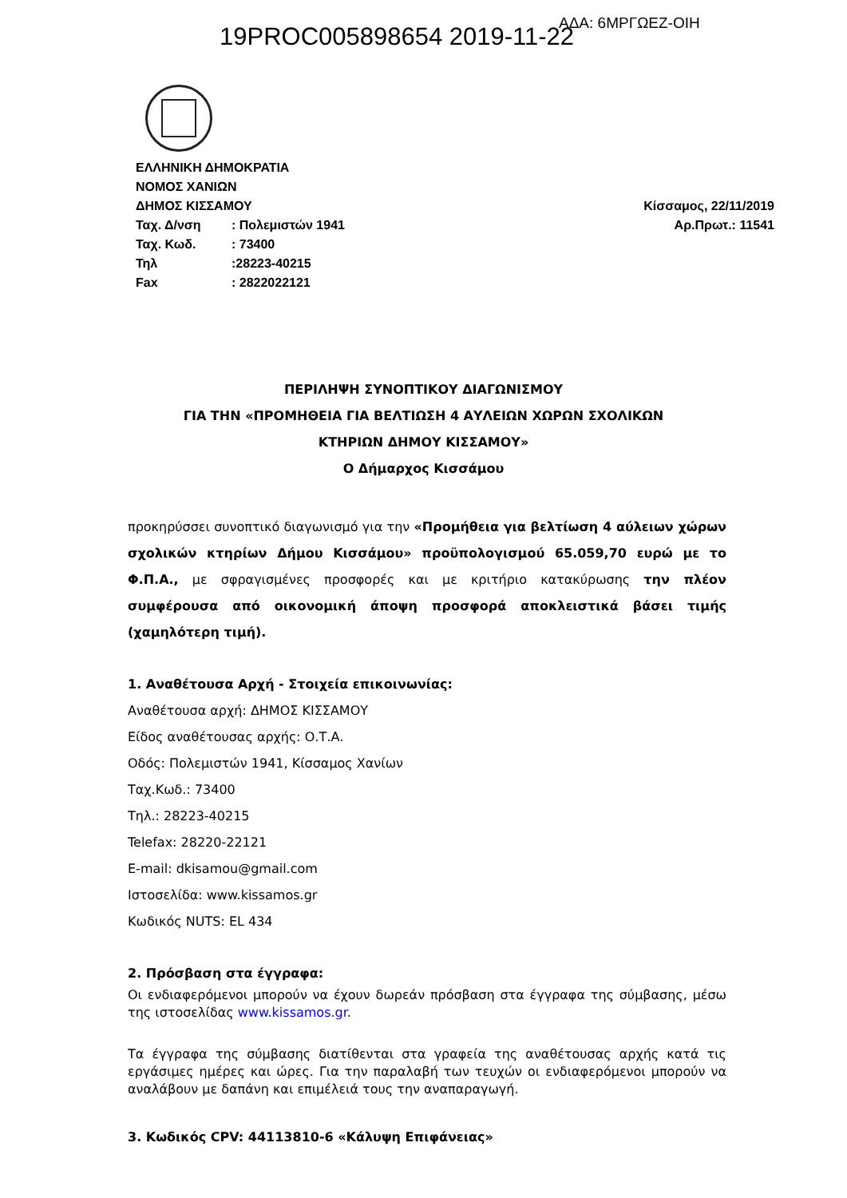19PROC005898654 2019-11-22 ΑΔΑ: 6ΜΡΓΩΕΖ-ΟΙΗ
| ΕΛΛΗΝΙΚΗ ΔΗΜΟΚΡΑΤΙΑ | |
| ΝΟΜΟΣ ΧΑΝΙΩΝ | |
| ΔΗΜΟΣ ΚΙΣΣΑΜΟΥ | |
| Ταχ. Δ/νση | : Πολεμιστών 1941 |
| Ταχ. Κωδ. | : 73400 |
| Τηλ | :28223-40215 |
| Fax | : 2822022121 |
Κίσσαμος, 22/11/2019
Αρ.Πρωτ.: 11541
ΠΕΡΙΛΗΨΗ ΣΥΝΟΠΤΙΚΟΥ ΔΙΑΓΩΝΙΣΜΟΥ
ΓΙΑ ΤΗΝ «ΠΡΟΜΗΘΕΙΑ ΓΙΑ ΒΕΛΤΙΩΣΗ 4 ΑΥΛΕΙΩΝ ΧΩΡΩΝ ΣΧΟΛΙΚΩΝ
ΚΤΗΡΙΩΝ ΔΗΜΟΥ ΚΙΣΣΑΜΟΥ»
Ο Δήμαρχος Κισσάμου
προκηρύσσει συνοπτικό διαγωνισμό για την «Προμήθεια για βελτίωση 4 αύλειων χώρων σχολικών κτηρίων Δήμου Κισσάμου» προϋπολογισμού 65.059,70 ευρώ με το Φ.Π.Α., με σφραγισμένες προσφορές και με κριτήριο κατακύρωσης την πλέον συμφέρουσα από οικονομική άποψη προσφορά αποκλειστικά βάσει τιμής (χαμηλότερη τιμή).
1. Αναθέτουσα Αρχή - Στοιχεία επικοινωνίας:
Αναθέτουσα αρχή: ΔΗΜΟΣ ΚΙΣΣΑΜΟΥ
Είδος αναθέτουσας αρχής: Ο.Τ.Α.
Οδός: Πολεμιστών 1941, Κίσσαμος Χανίων
Ταχ.Κωδ.: 73400
Τηλ.: 28223-40215
Telefax: 28220-22121
E-mail: dkisamou@gmail.com
Ιστοσελίδα: www.kissamos.gr
Κωδικός NUTS: EL 434
2. Πρόσβαση στα έγγραφα:
Οι ενδιαφερόμενοι μπορούν να έχουν δωρεάν πρόσβαση στα έγγραφα της σύμβασης, μέσω της ιστοσελίδας www.kissamos.gr.
Τα έγγραφα της σύμβασης διατίθενται στα γραφεία της αναθέτουσας αρχής κατά τις εργάσιμες ημέρες και ώρες. Για την παραλαβή των τευχών οι ενδιαφερόμενοι μπορούν να αναλάβουν με δαπάνη και επιμέλειά τους την αναπαραγωγή.
3. Κωδικός CPV: 44113810-6 «Κάλυψη Επιφάνειας»